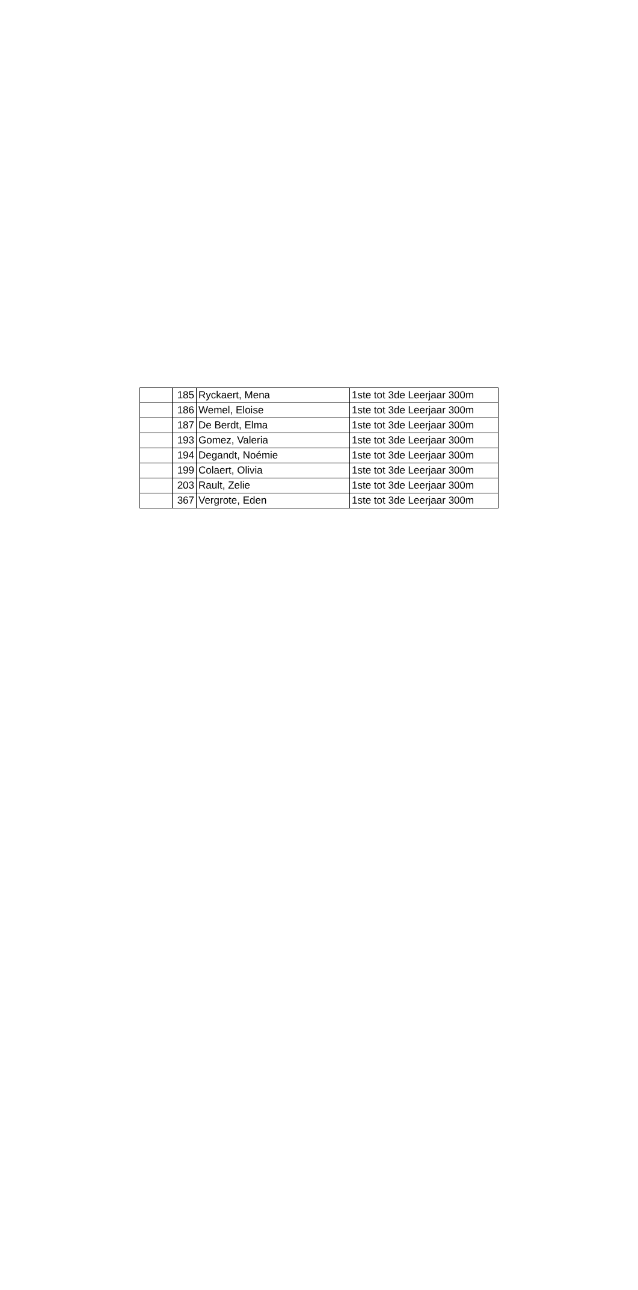| | 185 | Ryckaert, Mena | 1ste tot 3de Leerjaar 300m |
| | 186 | Wemel, Eloise | 1ste tot 3de Leerjaar 300m |
| | 187 | De Berdt, Elma | 1ste tot 3de Leerjaar 300m |
| | 193 | Gomez, Valeria | 1ste tot 3de Leerjaar 300m |
| | 194 | Degandt, Noémie | 1ste tot 3de Leerjaar 300m |
| | 199 | Colaert, Olivia | 1ste tot 3de Leerjaar 300m |
| | 203 | Rault, Zelie | 1ste tot 3de Leerjaar 300m |
| | 367 | Vergrote, Eden | 1ste tot 3de Leerjaar 300m |